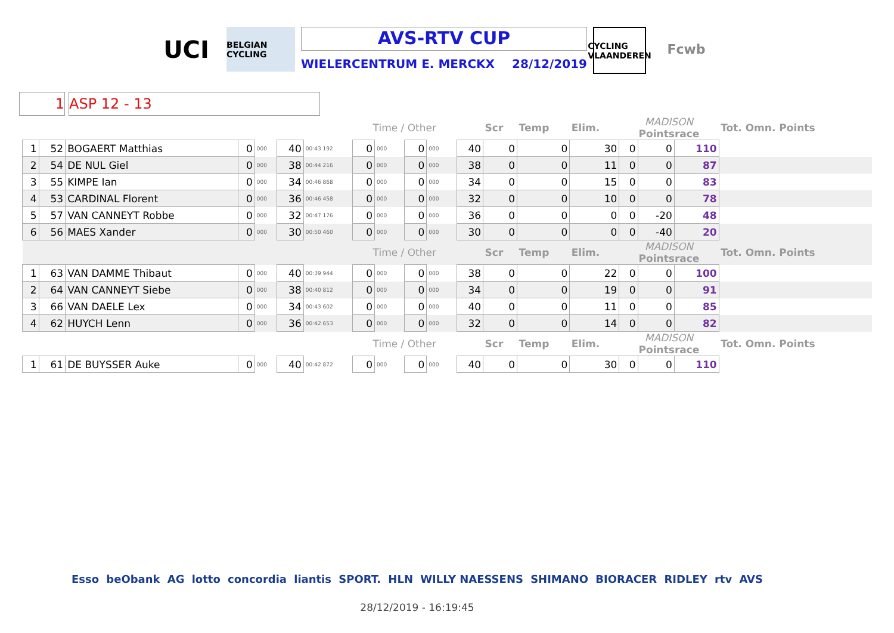UCI
BELGIAN CYCLING
AVS-RTV CUP
WIELERCENTRUM E. MERCKX 28/12/2019
CYCLING VLAANDEREN
Fcwb
1 ASP 12 - 13
| | | | | | | | Time / Other | | | | | Scr | Temp | Elim. | MADISON Pointsrace | | | Tot. Omn. Points |
| 1 | 52 | BOGAERT Matthias | 0 | 000 | 40 | 00:43 192 | 0 | 000 | 0 | 000 | 40 | 0 | 0 | 30 | 0 | 0 | 110 | |
| 2 | 54 | DE NUL Giel | 0 | 000 | 38 | 00:44 216 | 0 | 000 | 0 | 000 | 38 | 0 | 0 | 11 | 0 | 0 | 87 | |
| 3 | 55 | KIMPE Ian | 0 | 000 | 34 | 00:46 868 | 0 | 000 | 0 | 000 | 34 | 0 | 0 | 15 | 0 | 0 | 83 | |
| 4 | 53 | CARDINAL Florent | 0 | 000 | 36 | 00:46 458 | 0 | 000 | 0 | 000 | 32 | 0 | 0 | 10 | 0 | 0 | 78 | |
| 5 | 57 | VAN CANNEYT Robbe | 0 | 000 | 32 | 00:47 176 | 0 | 000 | 0 | 000 | 36 | 0 | 0 | 0 | 0 | -20 | 48 | |
| 6 | 56 | MAES Xander | 0 | 000 | 30 | 00:50 460 | 0 | 000 | 0 | 000 | 30 | 0 | 0 | 0 | 0 | -40 | 20 | |
| | | | | | | | Time / Other | | | | | Scr | Temp | Elim. | MADISON Pointsrace | | | Tot. Omn. Points |
| 1 | 63 | VAN DAMME Thibaut | 0 | 000 | 40 | 00:39 944 | 0 | 000 | 0 | 000 | 38 | 0 | 0 | 22 | 0 | 0 | 100 | |
| 2 | 64 | VAN CANNEYT Siebe | 0 | 000 | 38 | 00:40 812 | 0 | 000 | 0 | 000 | 34 | 0 | 0 | 19 | 0 | 0 | 91 | |
| 3 | 66 | VAN DAELE Lex | 0 | 000 | 34 | 00:43 602 | 0 | 000 | 0 | 000 | 40 | 0 | 0 | 11 | 0 | 0 | 85 | |
| 4 | 62 | HUYCH Lenn | 0 | 000 | 36 | 00:42 653 | 0 | 000 | 0 | 000 | 32 | 0 | 0 | 14 | 0 | 0 | 82 | |
| | | | | | | | Time / Other | | | | | Scr | Temp | Elim. | MADISON Pointsrace | | | Tot. Omn. Points |
| 1 | 61 | DE BUYSSER Auke | 0 | 000 | 40 | 00:42 872 | 0 | 000 | 0 | 000 | 40 | 0 | 0 | 30 | 0 | 0 | 110 | |
Esso beObank AG lotto concordia liantis SPORT. HLN WILLY NAESSENS SHIMANO BIORACER RIDLEY rtv AVS
28/12/2019 - 16:19:45